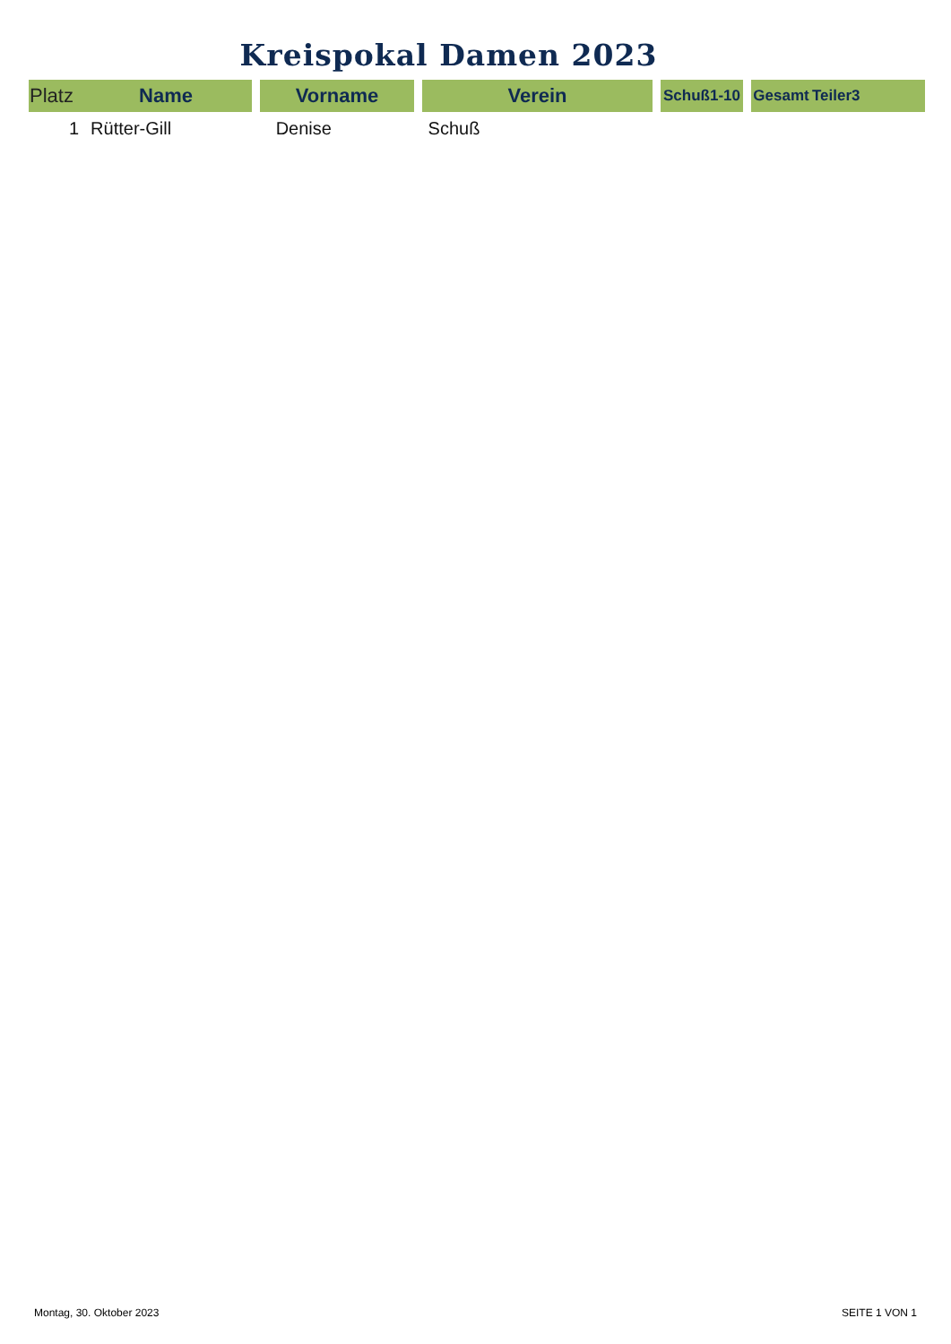Kreispokal Damen 2023
| Platz | Name | Vorname | Verein | Schuß1-10 | Gesamt | Teiler3 |
| --- | --- | --- | --- | --- | --- | --- |
| 1 | Rütter-Gill | Denise | Schuß | | | |
Montag, 30. Oktober 2023 SEITE 1 VON 1